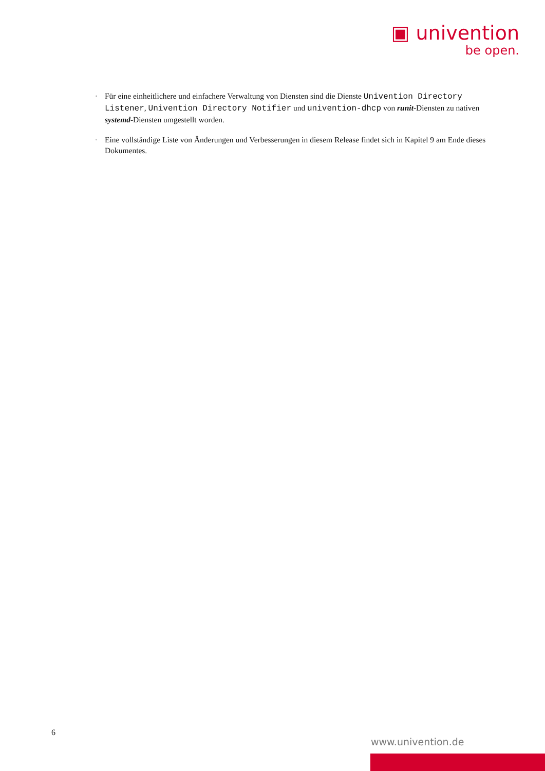▣ univention
be open.
◦ Für eine einheitlichere und einfachere Verwaltung von Diensten sind die Dienste Univention Directory Listener, Univention Directory Notifier und univention-dhcp von runit-Diensten zu nativen systemd-Diensten umgestellt worden.
◦ Eine vollständige Liste von Änderungen und Verbesserungen in diesem Release findet sich in Kapitel 9 am Ende dieses Dokumentes.
6
www.univention.de